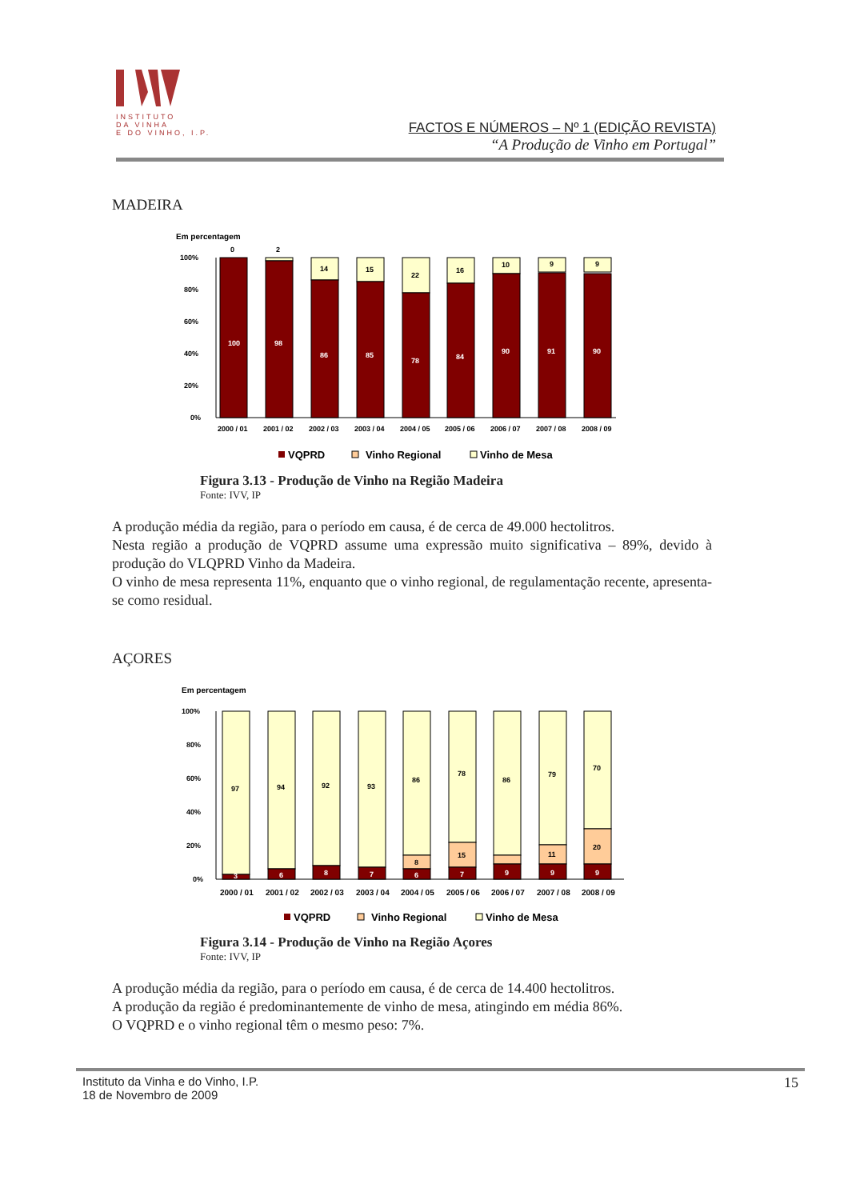INSTITUTO
DA VINHA
E DO VINHO, I.P.
FACTOS E NÚMEROS – Nº 1 (EDIÇÃO REVISTA)
“A Produção de Vinho em Portugal”
MADEIRA
Em percentagem
100%
80%
60%
40%
20%
0%
100
0
98
2
86
14
85
15
78
22
84
16
90
10
91
9
90
9
2000 / 01
2001 / 02
2002 / 03
2003 / 04
2004 / 05
2005 / 06
2006 / 07
2007 / 08
2008 / 09
VQPRD
Vinho Regional
Vinho de Mesa
Figura 3.13 - Produção de Vinho na Região Madeira
Fonte: IVV, IP
A produção média da região, para o período em causa, é de cerca de 49.000 hectolitros.
Nesta região a produção de VQPRD assume uma expressão muito significativa – 89%, devido à produção do VLQPRD Vinho da Madeira.
O vinho de mesa representa 11%, enquanto que o vinho regional, de regulamentação recente, apresenta-se como residual.
AÇORES
Em percentagem
100%
80%
60%
40%
20%
0%
97
3
94
6
92
8
93
7
86
8
6
78
15
7
86
9
79
11
9
70
20
9
2000 / 01
2001 / 02
2002 / 03
2003 / 04
2004 / 05
2005 / 06
2006 / 07
2007 / 08
2008 / 09
VQPRD
Vinho Regional
Vinho de Mesa
Figura 3.14 - Produção de Vinho na Região Açores
Fonte: IVV, IP
A produção média da região, para o período em causa, é de cerca de 14.400 hectolitros.
A produção da região é predominantemente de vinho de mesa, atingindo em média 86%.
O VQPRD e o vinho regional têm o mesmo peso: 7%.
Instituto da Vinha e do Vinho, I.P.
18 de Novembro de 2009
15